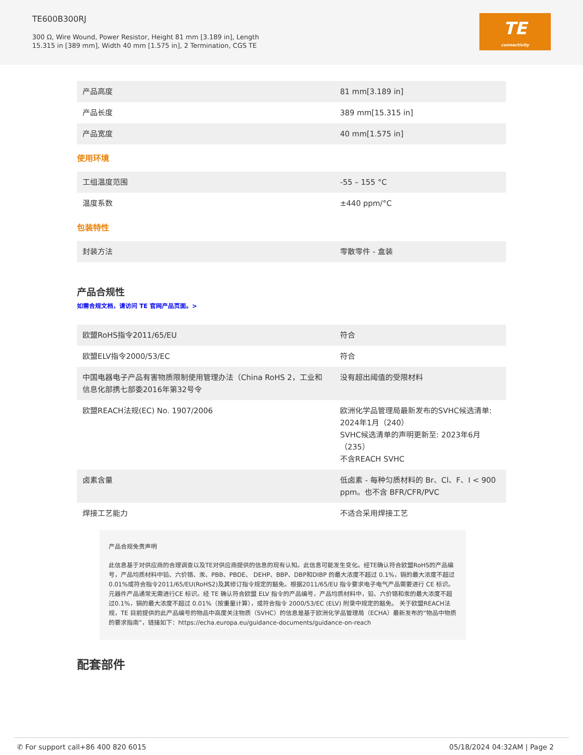TE600B300RJ
300 Ω, Wire Wound, Power Resistor, Height 81 mm [3.189 in], Length 15.315 in [389 mm], Width 40 mm [1.575 in], 2 Termination, CGS TE
TE
connectivity
| 产品高度 | 81 mm[3.189 in] |
| 产品长度 | 389 mm[15.315 in] |
| 产品宽度 | 40 mm[1.575 in] |
使用环境
| 工组温度范围 | -55 – 155 °C |
| 温度系数 | ±440 ppm/°C |
包装特性
| 封装方法 | 零散零件 - 盒装 |
产品合规性
如需合规文档，请访问 TE 官网产品页面。>
| 欧盟RoHS指令2011/65/EU | 符合 |
| 欧盟ELV指令2000/53/EC | 符合 |
| 中国电器电子产品有害物质限制使用管理办法（China RoHS 2，工业和信息化部携七部委2016年第32号令 | 没有超出阈值的受限材料 |
| 欧盟REACH法规(EC) No. 1907/2006 | 欧洲化学品管理局最新发布的SVHC候选清单: 2024年1月（240） SVHC候选清单的声明更新至: 2023年6月（235） 不含REACH SVHC |
| 卤素含量 | 低卤素 - 每种匀质材料的 Br、Cl、F、I < 900 ppm。也不含 BFR/CFR/PVC |
| 焊接工艺能力 | 不适合采用焊接工艺 |
产品合规免责声明
此信息基于对供应商的合理调查以及TE对供应商提供的信息的现有认知。此信息可能发生变化。经TE确认符合欧盟RoHS的产品编号，产品均质材料中铅、六价铬、汞、PBB、PBDE、 DEHP、BBP、DBP和DIBP 的最大浓度不超过 0.1%，镉的最大浓度不超过 0.01%或符合指令2011/65/EU(RoHS2)及其修订指令规定的豁免。根据2011/65/EU 指令要求电子电气产品需要进行 CE 标识。元器件产品通常无需进行CE 标识。经 TE 确认符合欧盟 ELV 指令的产品编号，产品均质材料中，铅、六价铬和汞的最大浓度不超过0.1%，镉的最大浓度不超过 0.01%（按重量计算），或符合指令 2000/53/EC (ELV) 附录中规定的豁免。 关于欧盟REACH法规，TE 目前提供的此产品编号的物品中高度关注物质（SVHC）的信息是基于欧洲化学品管理局（ECHA）最新发布的“物品中物质的要求指南”，链接如下：https://echa.europa.eu/guidance-documents/guidance-on-reach
配套部件
✆ For support call+86 400 820 6015 05/18/2024 04:32AM | Page 2